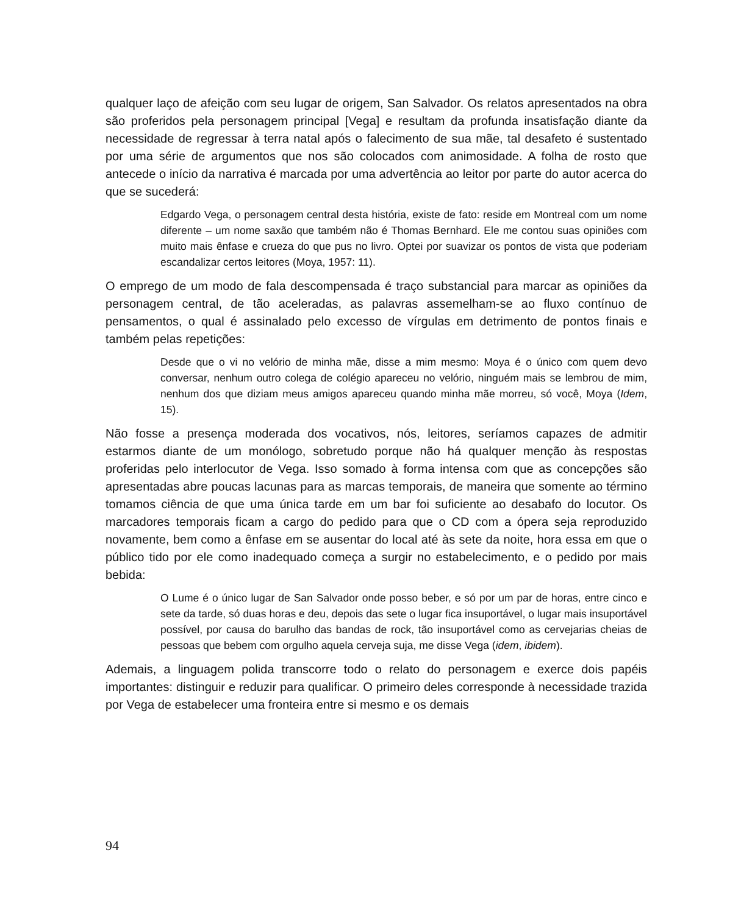qualquer laço de afeição com seu lugar de origem, San Salvador. Os relatos apresentados na obra são proferidos pela personagem principal [Vega] e resultam da profunda insatisfação diante da necessidade de regressar à terra natal após o falecimento de sua mãe, tal desafeto é sustentado por uma série de argumentos que nos são colocados com animosidade. A folha de rosto que antecede o início da narrativa é marcada por uma advertência ao leitor por parte do autor acerca do que se sucederá:
Edgardo Vega, o personagem central desta história, existe de fato: reside em Montreal com um nome diferente – um nome saxão que também não é Thomas Bernhard. Ele me contou suas opiniões com muito mais ênfase e crueza do que pus no livro. Optei por suavizar os pontos de vista que poderiam escandalizar certos leitores (Moya, 1957: 11).
O emprego de um modo de fala descompensada é traço substancial para marcar as opiniões da personagem central, de tão aceleradas, as palavras assemelham-se ao fluxo contínuo de pensamentos, o qual é assinalado pelo excesso de vírgulas em detrimento de pontos finais e também pelas repetições:
Desde que o vi no velório de minha mãe, disse a mim mesmo: Moya é o único com quem devo conversar, nenhum outro colega de colégio apareceu no velório, ninguém mais se lembrou de mim, nenhum dos que diziam meus amigos apareceu quando minha mãe morreu, só você, Moya (Idem, 15).
Não fosse a presença moderada dos vocativos, nós, leitores, seríamos capazes de admitir estarmos diante de um monólogo, sobretudo porque não há qualquer menção às respostas proferidas pelo interlocutor de Vega. Isso somado à forma intensa com que as concepções são apresentadas abre poucas lacunas para as marcas temporais, de maneira que somente ao término tomamos ciência de que uma única tarde em um bar foi suficiente ao desabafo do locutor. Os marcadores temporais ficam a cargo do pedido para que o CD com a ópera seja reproduzido novamente, bem como a ênfase em se ausentar do local até às sete da noite, hora essa em que o público tido por ele como inadequado começa a surgir no estabelecimento, e o pedido por mais bebida:
O Lume é o único lugar de San Salvador onde posso beber, e só por um par de horas, entre cinco e sete da tarde, só duas horas e deu, depois das sete o lugar fica insuportável, o lugar mais insuportável possível, por causa do barulho das bandas de rock, tão insuportável como as cervejarias cheias de pessoas que bebem com orgulho aquela cerveja suja, me disse Vega (idem, ibidem).
Ademais, a linguagem polida transcorre todo o relato do personagem e exerce dois papéis importantes: distinguir e reduzir para qualificar. O primeiro deles corresponde à necessidade trazida por Vega de estabelecer uma fronteira entre si mesmo e os demais
94